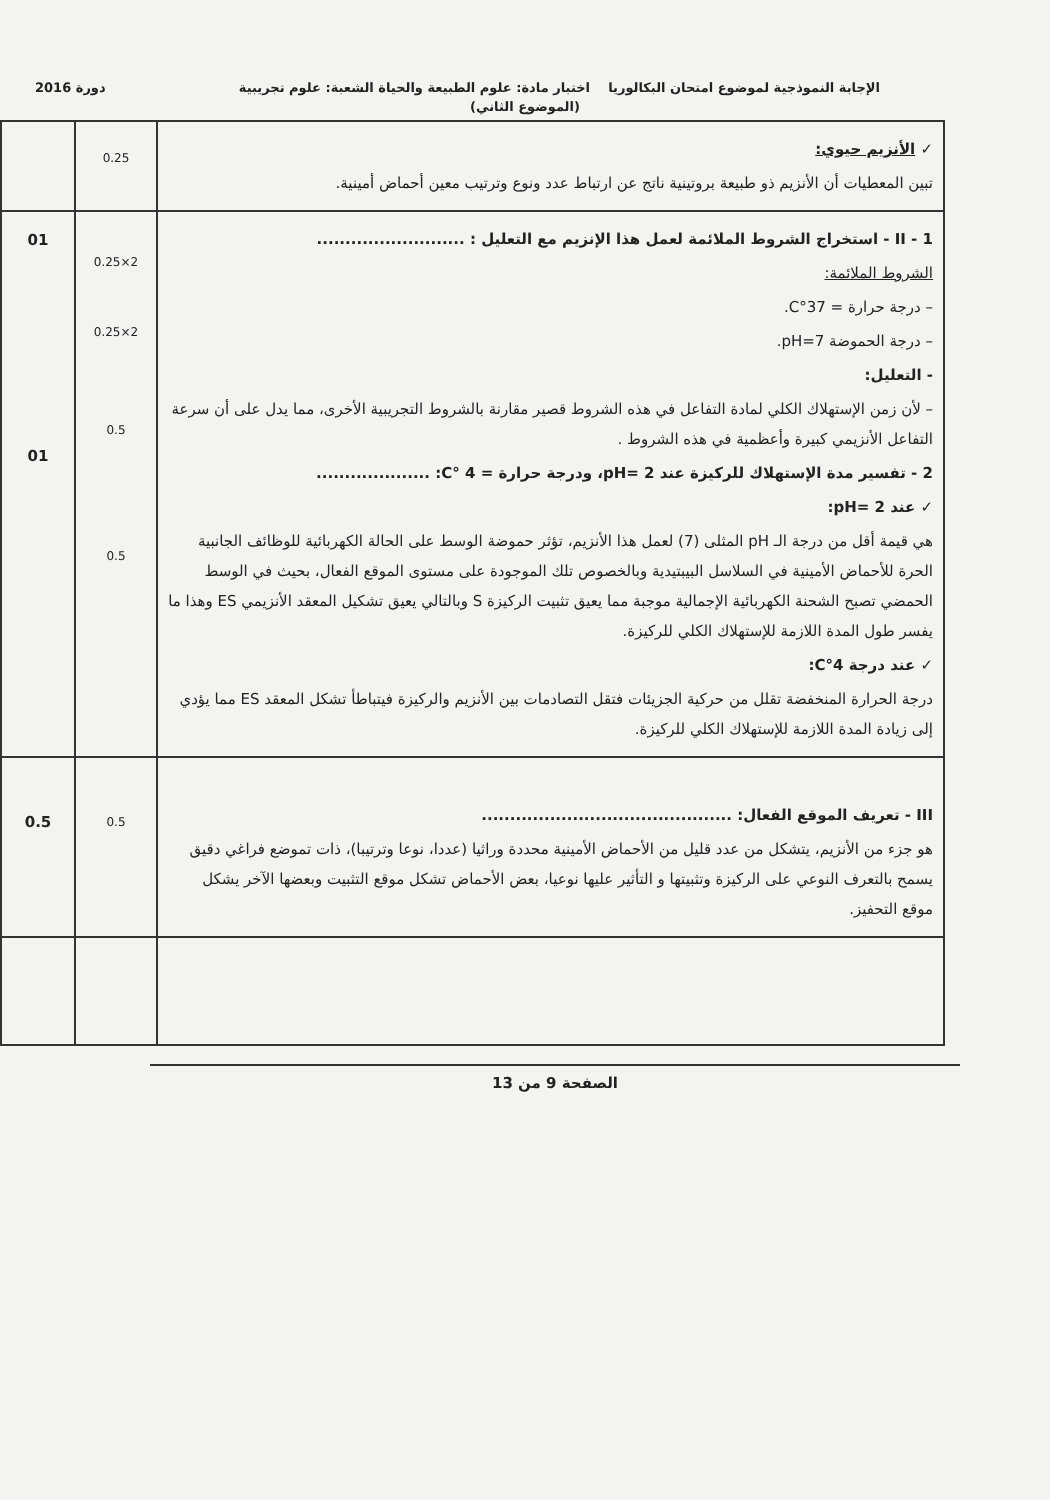الإجابة النموذجية لموضوع امتحان البكالوريا اختبار مادة: علوم الطبيعة والحياة الشعبة: علوم تجريبية دورة 2016
(الموضوع الثاني)
| ✓ الأنزيم حيوي: تبين المعطيات أن الأنزيم ذو طبيعة بروتينية ناتج عن ارتباط عدد ونوع وترتيب معين أحماض أمينية. | 0.25 | |
| II - 1 - استخراج الشروط الملائمة لعمل هذا الإنزيم مع التعليل : .......................... الشروط الملائمة: – درجة حرارة = 37°C. – درجة الحموضة pH=7. - التعليل: – لأن زمن الإستهلاك الكلي لمادة التفاعل في هذه الشروط قصير مقارنة بالشروط التجريبية الأخرى، مما يدل على أن سرعة التفاعل الأنزيمي كبيرة وأعظمية في هذه الشروط . 2 - تفسير مدة الإستهلاك للركيزة عند pH= 2، ودرجة حرارة = 4 °C: .................... ✓ عند pH= 2: هي قيمة أقل من درجة الـ pH المثلى (7) لعمل هذا الأنزيم، تؤثر حموضة الوسط على الحالة الكهربائية للوظائف الجانبية الحرة للأحماض الأمينية في السلاسل البيبتيدية وبالخصوص تلك الموجودة على مستوى الموقع الفعال، بحيث في الوسط الحمضي تصبح الشحنة الكهربائية الإجمالية موجبة مما يعيق تثبيت الركيزة S وبالتالي يعيق تشكيل المعقد الأنزيمي ES وهذا ما يفسر طول المدة اللازمة للإستهلاك الكلي للركيزة. ✓ عند درجة 4°C: درجة الحرارة المنخفضة تقلل من حركية الجزيئات فتقل التصادمات بين الأنزيم والركيزة فيتباطأ تشكل المعقد ES مما يؤدي إلى زيادة المدة اللازمة للإستهلاك الكلي للركيزة. | 2×0.25 2×0.25 0.5 0.5 | 01 01 |
| III - تعريف الموقع الفعال: ............................................ هو جزء من الأنزيم، يتشكل من عدد قليل من الأحماض الأمينية محددة وراثيا (عددا، نوعا وترتيبا)، ذات تموضع فراغي دقيق يسمح بالتعرف النوعي على الركيزة وتثبيتها و التأثير عليها نوعيا، بعض الأحماض تشكل موقع التثبيت وبعضها الآخر يشكل موقع التحفيز. | 0.5 | 0.5 |
الصفحة 9 من 13